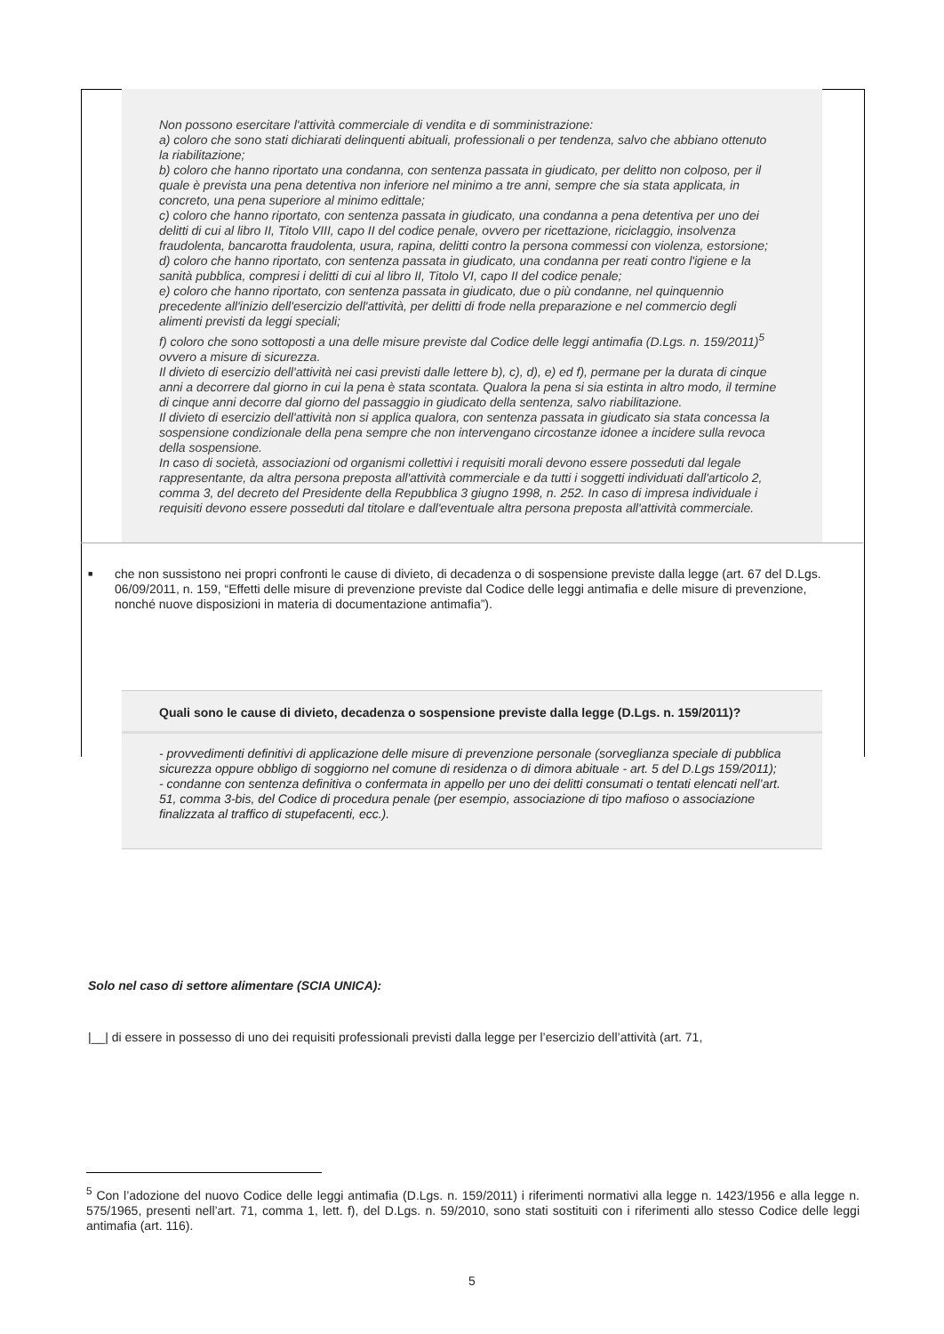Non possono esercitare l'attività commerciale di vendita e di somministrazione:
a) coloro che sono stati dichiarati delinquenti abituali, professionali o per tendenza, salvo che abbiano ottenuto la riabilitazione;
b) coloro che hanno riportato una condanna, con sentenza passata in giudicato, per delitto non colposo, per il quale è prevista una pena detentiva non inferiore nel minimo a tre anni, sempre che sia stata applicata, in concreto, una pena superiore al minimo edittale;
c) coloro che hanno riportato, con sentenza passata in giudicato, una condanna a pena detentiva per uno dei delitti di cui al libro II, Titolo VIII, capo II del codice penale, ovvero per ricettazione, riciclaggio, insolvenza fraudolenta, bancarotta fraudolenta, usura, rapina, delitti contro la persona commessi con violenza, estorsione;
d) coloro che hanno riportato, con sentenza passata in giudicato, una condanna per reati contro l'igiene e la sanità pubblica, compresi i delitti di cui al libro II, Titolo VI, capo II del codice penale;
e) coloro che hanno riportato, con sentenza passata in giudicato, due o più condanne, nel quinquennio precedente all'inizio dell'esercizio dell'attività, per delitti di frode nella preparazione e nel commercio degli alimenti previsti da leggi speciali;
f) coloro che sono sottoposti a una delle misure previste dal Codice delle leggi antimafia (D.Lgs. n. 159/2011)<sup>5</sup> ovvero a misure di sicurezza.
Il divieto di esercizio dell'attività nei casi previsti dalle lettere b), c), d), e) ed f), permane per la durata di cinque anni a decorrere dal giorno in cui la pena è stata scontata. Qualora la pena si sia estinta in altro modo, il termine di cinque anni decorre dal giorno del passaggio in giudicato della sentenza, salvo riabilitazione.
Il divieto di esercizio dell'attività non si applica qualora, con sentenza passata in giudicato sia stata concessa la sospensione condizionale della pena sempre che non intervengano circostanze idonee a incidere sulla revoca della sospensione.
In caso di società, associazioni od organismi collettivi i requisiti morali devono essere posseduti dal legale rappresentante, da altra persona preposta all'attività commerciale e da tutti i soggetti individuati dall'articolo 2, comma 3, del decreto del Presidente della Repubblica 3 giugno 1998, n. 252. In caso di impresa individuale i requisiti devono essere posseduti dal titolare e dall'eventuale altra persona preposta all'attività commerciale.
■ che non sussistono nei propri confronti le cause di divieto, di decadenza o di sospensione previste dalla legge (art. 67 del D.Lgs. 06/09/2011, n. 159, “Effetti delle misure di prevenzione previste dal Codice delle leggi antimafia e delle misure di prevenzione, nonché nuove disposizioni in materia di documentazione antimafia”).
Quali sono le cause di divieto, decadenza o sospensione previste dalla legge (D.Lgs. n. 159/2011)?
- provvedimenti definitivi di applicazione delle misure di prevenzione personale (sorveglianza speciale di pubblica sicurezza oppure obbligo di soggiorno nel comune di residenza o di dimora abituale - art. 5 del D.Lgs 159/2011);
- condanne con sentenza definitiva o confermata in appello per uno dei delitti consumati o tentati elencati nell’art. 51, comma 3-bis, del Codice di procedura penale (per esempio, associazione di tipo mafioso o associazione finalizzata al traffico di stupefacenti, ecc.).
Solo nel caso di settore alimentare (SCIA UNICA):
|__| di essere in possesso di uno dei requisiti professionali previsti dalla legge per l’esercizio dell’attività (art. 71,
<sup>5</sup> Con l’adozione del nuovo Codice delle leggi antimafia (D.Lgs. n. 159/2011) i riferimenti normativi alla legge n. 1423/1956 e alla legge n. 575/1965, presenti nell’art. 71, comma 1, lett. f), del D.Lgs. n. 59/2010, sono stati sostituiti con i riferimenti allo stesso Codice delle leggi antimafia (art. 116).
5